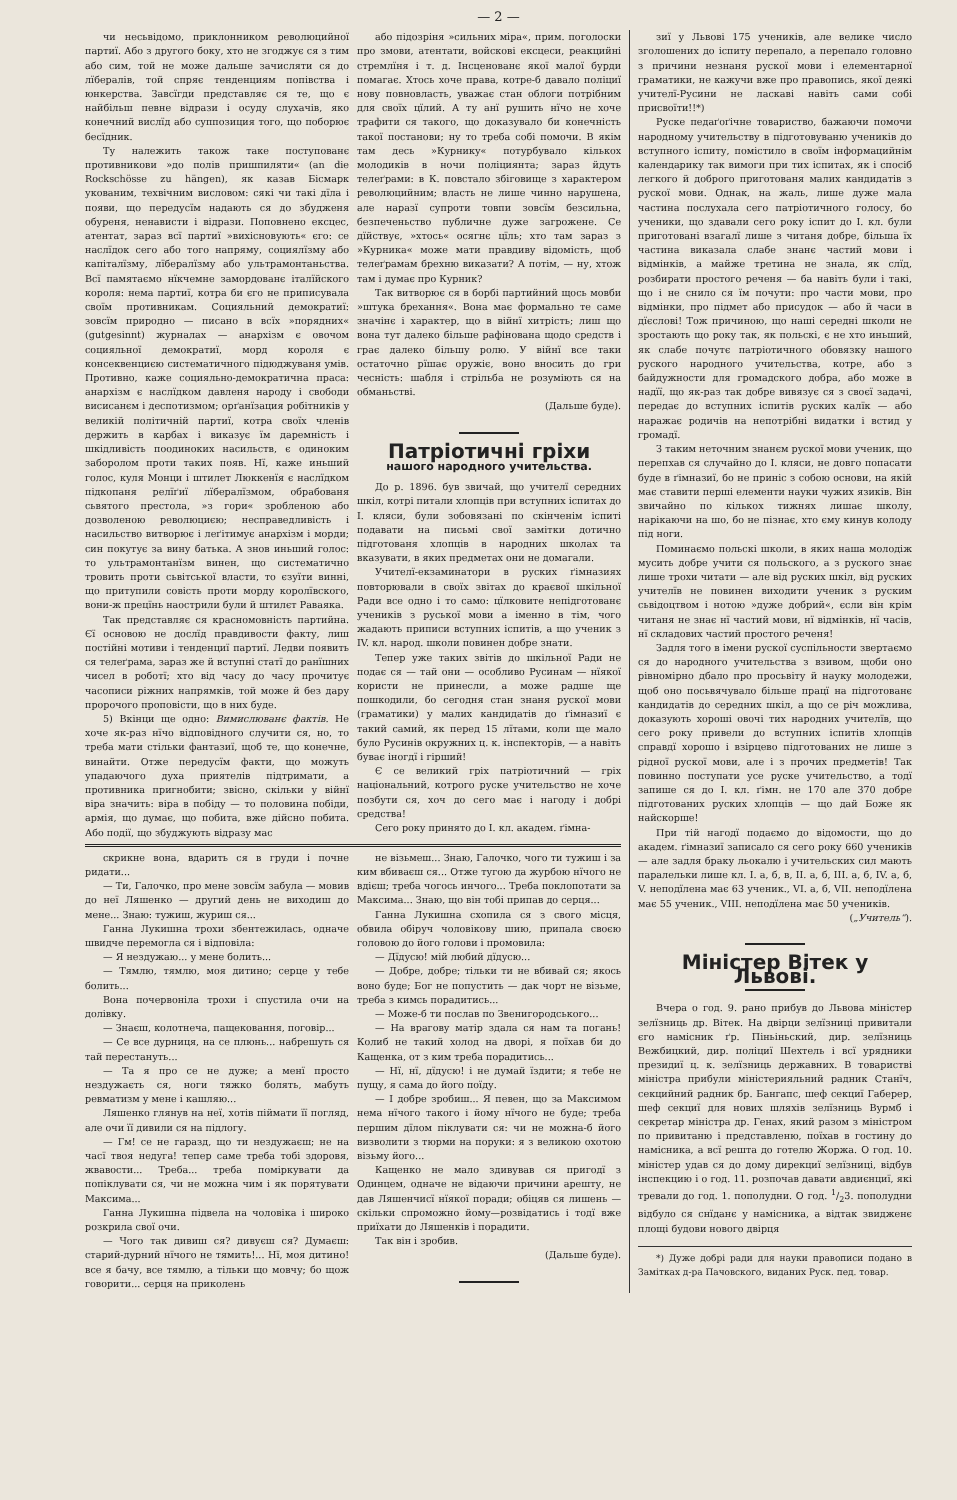— 2 —
чи несьвідомо, приклонником революцийної партиї. Або з другого боку, хто не згоджує ся з тим або сим, той не може дальше зачисляти ся до лїбералів, той спряє тенденциям попівства і юнкерства. Завсїгди представляє ся те, що є найбільш певне відрази і осуду слухачів, яко конечний вислїд або суппозиция того, що поборює бесїдник.
Ту належить також таке поступованє противникови »до полів пришпиляти« (an die Rockschösse zu hängen), як казав Бісмарк укованим, техвічним висловом: сякі чи такі дїла і появи, що передусїм надають ся до збудженя обуреня, ненависти і відрази. Поповнено ексцес, атентат, зараз всї партиї »вихісновують« єго: се наслїдок сего або того напряму, социялїзму або капіталїзму, лїбералїзму або ультрамонтаньства. Всї памятаємо нїкчемне замордованє італїйского короля: нема партиї, котра би єго не приписувала своїм противникам. Социяльний демократиї: зовсїм природно — писано в всїх »порядних« (gutgesinnt) журналах — анархізм є овочом социяльної демократиї, морд короля є консеквенциєю систематичного підюджуваня умів. Противно, каже социяльно-демократична праса: анархізм є наслїдком давленя народу і свободи висисанєм і деспотизмом; орґанїзация робітників у великій політичній партиї, котра своїх членів держить в карбах і виказує їм даремність і шкідливість поодиноких насильств, є одиноким заборолом проти таких появ. Нї, каже иньший голос, куля Монци і штилет Люккенїя є наслїдком підкопаня релїґиї лїбералїзмом, обрабованя сьвятого престола, »з гори« зробленою або дозволеною революциєю; несправедливість і насильство витворює і леґітимує анархізм і морди; син покутує за вину батька. А знов иньший голос: то ультрамонтанїзм винен, що систематично тровить проти сьвітської власти, то єзуїти винні, що притупили совість проти морду королївского, вони-ж прецїнь наострили були й штилєт Раваяка.
Так представляє ся красномовність партийна. Єї основою не дослїд правдивости факту, лиш постійні мотиви і тенденциї партиї. Ледви появить ся телеґрама, зараз же й вступні статї до ранїшних чисел в роботї; хто від часу до часу прочитує часописи ріжних напрямків, той може й без дару пророчого проповісти, що в них буде.
5) Вкінци ще одно: Вимислюванє фактів. Не хоче як-раз нїчо відповідного случити ся, но, то треба мати стільки фантазиї, щоб те, що конечне, винайти. Отже передусїм факти, що можуть упадаючого духа приятелів підтримати, а противника пригнобити; звісно, скільки у війнї віра значить: віра в побіду — то половина побіди, армія, що думає, що побита, вже дійсно побита. Або події, що збуджують відразу мас
або підозріня »сильних міра«, прим. поголоски про змови, атентати, войскові ексцеси, реакцийні стремлїня і т. д. Інсценованє якої малої бурди помагає. Хтось хоче права, котре-б давало поліциї нову повновласть, уважає стан облоги потрібним для своїх цїлий. А ту анї рушить нїчо не хоче трафити ся такого, що доказувало би конечність такої постанови; ну то треба собі помочи. В якім там десь »Курнику« потурбувало кількох молодиків в ночи поліциянта; зараз йдуть телеґрами: в К. повстало збіговище з характером революцийним; власть не лише чинно нарушена, але наразї супроти товпи зовсїм безсильна, безпеченьство публичне дуже загрожене. Се дїйствує, »хтось« осягнє цїль; хто там зараз з »Курника« може мати правдиву відомість, щоб телеґрамам брехню виказати? А потім, — ну, хтож там і думає про Курник?
Так витворює ся в борбі партийний щось мовби »штука брехання«. Вона має формально те саме значінє і характер, що в війнї хитрість; лиш що вона тут далеко більше рафінована щодо средств і грає далеко більшу ролю. У війнї все таки остаточно рїшає оружіє, воно вносить до гри чесність: шабля і стрільба не розуміють ся на обманьстві.
(Дальше буде).
Патріотичні гріхи
нашого народного учительства.
До р. 1896. був звичай, що учителї середних шкіл, котрі питали хлопців при вступних іспитах до І. кляси, були зобовязані по скінченім іспиті подавати на письмі свої замітки дотично підготованя хлопців в народних школах та вказувати, в яких предметах они не домагали.
Учителї-екзаминатори в руских ґімназиях повторювали в своїх звітах до краєвої шкільної Ради все одно і то само: цїлковите непідготованє учеників з руської мови а іменно в тім, чого жадають приписи вступних іспитів, а що ученик з IV. кл. народ. школи повинен добре знати.
Тепер уже таких звітів до шкільної Ради не подає ся — тай они — особливо Русинам — нїякої користи не принесли, а може радше ще пошкодили, бо сегодня стан знаня рускої мови (граматики) у малих кандидатів до ґімназиї є такий самий, як перед 15 лїтами, коли ще мало було Русинів окружних ц. к. інспекторів, — а навіть буває іногдї і гірший!
Є се великий гріх патріотичний — гріх національний, котрого руске учительство не хоче позбути ся, хоч до сего має і нагоду і добрі средства!
Сего року принято до І. кл. академ. ґімна-
скрикне вона, вдарить ся в груди і почне ридати...
— Ти, Галочко, про мене зовсїм забула — мовив до неї Ляшенко — другий день не виходиш до мене... Знаю: тужиш, журиш ся...
Ганна Лукишна трохи збентежилась, одначе швидче перемогла ся і відповіла:
— Я нездужаю... у мене болить...
— Тямлю, тямлю, моя дитино; серце у тебе болить...
Вона почервоніла трохи і спустила очи на долівку.
— Знаєш, колотнеча, пащековання, поговір...
— Се все дурниця, на се плюнь... набрешуть ся тай перестануть...
— Та я про се не дуже; а менї просто нездужаєть ся, ноги тяжко болять, мабуть ревматизм у мене і кашляю...
Ляшенко глянув на неї, хотів піймати її погляд, але очи її дивили ся на підлогу.
— Гм! се не гаразд, що ти нездужаєш; не на часї твоя недуга! тепер саме треба тобі здоровя, жвавости... Треба... треба поміркувати да попіклувати ся, чи не можна чим і як порятувати Максима...
Ганна Лукишна підвела на чоловіка і широко розкрила свої очи.
— Чого так дивиш ся? дивуєш ся? Думаєш: старий-дурний нїчого не тямить!... Нї, моя дитино! все я бачу, все тямлю, а тільки що мовчу; бо щож говорити... серця на приколень
не візьмеш... Знаю, Галочко, чого ти тужиш і за ким вбиваєш ся... Отже тугою да журбою нїчого не вдієш; треба чогось инчого... Треба поклопотати за Максима... Знаю, що він тобі припав до серця...
Ганна Лукишна схопила ся з свого місця, обвила обіруч чоловікову шию, припала своєю головою до його голови і промовила:
— Дїдусю! мій любий дїдусю...
— Добре, добре; тільки ти не вбивай ся; якось воно буде; Бог не попустить — дак чорт не візьме, треба з кимсь порадитись...
— Може-б ти послав по Звенигородського...
— На врагову матір здала ся нам та погань! Колиб не такий холод на дворі, я поїхав би до Кащенка, от з ким треба порадитись...
— Нї, нї, дїдусю! і не думай їздити; я тебе не пущу, я сама до його поїду.
— І добре зробиш... Я певен, що за Максимом нема нїчого такого і йому нїчого не буде; треба першим дїлом піклувати ся: чи не можна-б його визволити з тюрми на поруки: я з великою охотою візьму його...
Кащенко не мало здивував ся пригодї з Одинцем, одначе не відаючи причини арешту, не дав Ляшенчисї нїякої поради; обіцяв ся лишень — скільки спроможно йому—розвідатись і тодї вже приїхати до Ляшенків і порадити.
Так він і зробив.
(Дальше буде).
зиї у Львові 175 учеників, але велике число зголошених до іспиту перепало, а перепало головно з причини незнаня рускої мови і елементарної граматики, не кажучи вже про правопись, якої деякі учителї-Русини не ласкаві навіть сами собі присвоїти!!*)
Руске педаґоґічне товариство, бажаючи помочи народному учительству в підготовуваню учеників до вступного іспиту, помістило в своїм інформацийнім календарику так вимоги при тих іспитах, як і спосіб легкого й доброго приготованя малих кандидатів з рускої мови. Однак, на жаль, лише дуже мала частина послухала сего патріотичного голосу, бо ученики, що здавали сего року іспит до І. кл. були приготовані взагалї лише з читаня добре, більша їх частина виказала слабе знанє частий мови і відмінків, а майже третина не знала, як слїд, розбирати простого реченя — ба навіть були і такі, що і не снило ся їм почути: про части мови, про відмінки, про підмет або присудок — або й часи в дїєслові! Тож причиною, що наші середні школи не зростають що року так, як польскі, є не хто иньший, як слабе почутє патріотичного обовязку нашого руского народного учительства, котре, або з байдужности для громадского добра, або може в надїї, що як-раз так добре вивязує ся з своєї задачі, передає до вступних іспитів руских калїк — або наражає родичів на непотрібні видатки і встид у громадї.
З таким неточним знанєм рускої мови ученик, що перепхав ся случайно до І. кляси, не довго попасати буде в ґімназиї, бо не приніс з собою основи, на якій має ставити перші елементи науки чужих язиків. Він звичайно по кількох тижнях лишає школу, нарікаючи на шо, бо не пізнає, хто єму кинув колоду під ноги.
Поминаємо польскі школи, в яких наша молодіж мусить добре учити ся польского, а з руского знає лише трохи читати — але від руских шкіл, від руских учителїв не повинен виходити ученик з руским сьвідоцтвом і нотою »дуже добрий«, єсли він крім читаня не знає нї частий мови, нї відмінків, нї часів, нї складових частий простого реченя!
Задля того в імени рускої суспільности звертаємо ся до народного учительства з взивом, щоби оно рівномірно дбало про просьвіту й науку молодежи, щоб оно посьвячувало більше працї на підготованє кандидатів до середних шкіл, а що се річ можлива, доказують хороші овочі тих народних учителїв, що сего року привели до вступних іспитів хлопців справдї хорошо і взірцево підготованих не лише з рідної рускої мови, але і з прочих предметів! Так повинно поступати усе руске учительство, а тодї запише ся до І. кл. ґімн. не 170 але 370 добре підготованих руских хлопців — що дай Боже як найскорше!
При тій нагодї подаємо до відомости, що до академ. ґімназиї записало ся сего року 660 учеників — але задля браку льокалю і учительских сил мають паралельки лише кл. І. а, б, в, II. а, б, III. а, б, IV. а, б, V. неподїлена має 63 ученик., VI. а, б, VII. неподїлена має 55 ученик., VIII. неподїлена має 50 учеників.
(„Учитель“).
Міністер Вітек у Львові.
Вчера о год. 9. рано прибув до Львова міністер зелїзниць др. Вітек. На двірци зелїзниці привитали єго намісник ґр. Піньіньский, дир. зелїзниць Вежбицкий, дир. поліциї Шехтель і всї урядники президиї ц. к. зелїзниць державних. В товаристві міністра прибули міністерияльний радник Станїч, секцийний радник бр. Бангапс, шеф секциї Габерер, шеф секциї для нових шляхів зелїзниць Вурмб і секретар міністра др. Генах, який разом з міністром по привитаню і представленю, поїхав в гостину до намісника, а всї решта до готелю Жоржа. О год. 10. міністер удав ся до дому дирекциї зелїзниці, відбув інспекцию і о год. 11. розпочав давати авдиєнциї, які тревали до год. 1. пополудни. О год. 1/23. пополудни відбуло ся снїданє у намісника, а відтак звидженє площі будови нового двірця
*) Дуже добрі ради для науки правописи подано в Замітках д-ра Пачовского, виданих Руск. пед. товар.